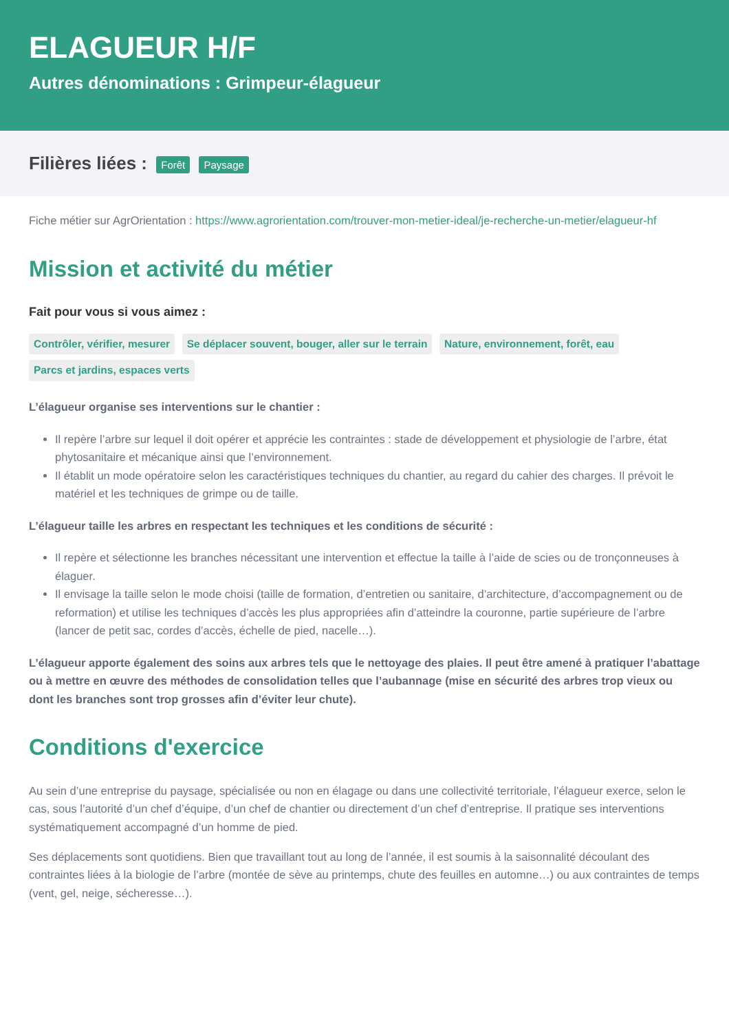ELAGUEUR H/F
Autres dénominations : Grimpeur-élagueur
Filières liées : Forêt Paysage
Fiche métier sur AgrOrientation : https://www.agrorientation.com/trouver-mon-metier-ideal/je-recherche-un-metier/elagueur-hf
Mission et activité du métier
Fait pour vous si vous aimez :
Contrôler, vérifier, mesurer Se déplacer souvent, bouger, aller sur le terrain Nature, environnement, forêt, eau Parcs et jardins, espaces verts
L’élagueur organise ses interventions sur le chantier :
Il repère l’arbre sur lequel il doit opérer et apprécie les contraintes : stade de développement et physiologie de l’arbre, état phytosanitaire et mécanique ainsi que l’environnement.
Il établit un mode opératoire selon les caractéristiques techniques du chantier, au regard du cahier des charges. Il prévoit le matériel et les techniques de grimpe ou de taille.
L’élagueur taille les arbres en respectant les techniques et les conditions de sécurité :
Il repère et sélectionne les branches nécessitant une intervention et effectue la taille à l’aide de scies ou de tronçonneuses à élaguer.
Il envisage la taille selon le mode choisi (taille de formation, d’entretien ou sanitaire, d’architecture, d’accompagnement ou de reformation) et utilise les techniques d’accès les plus appropriées afin d’atteindre la couronne, partie supérieure de l’arbre (lancer de petit sac, cordes d’accès, échelle de pied, nacelle…).
L’élagueur apporte également des soins aux arbres tels que le nettoyage des plaies. Il peut être amené à pratiquer l’abattage ou à mettre en œuvre des méthodes de consolidation telles que l’aubannage (mise en sécurité des arbres trop vieux ou dont les branches sont trop grosses afin d’éviter leur chute).
Conditions d'exercice
Au sein d’une entreprise du paysage, spécialisée ou non en élagage ou dans une collectivité territoriale, l’élagueur exerce, selon le cas, sous l’autorité d’un chef d’équipe, d’un chef de chantier ou directement d’un chef d’entreprise. Il pratique ses interventions systématiquement accompagné d’un homme de pied.
Ses déplacements sont quotidiens. Bien que travaillant tout au long de l’année, il est soumis à la saisonnalité découlant des contraintes liées à la biologie de l’arbre (montée de sève au printemps, chute des feuilles en automne…) ou aux contraintes de temps (vent, gel, neige, sécheresse…).